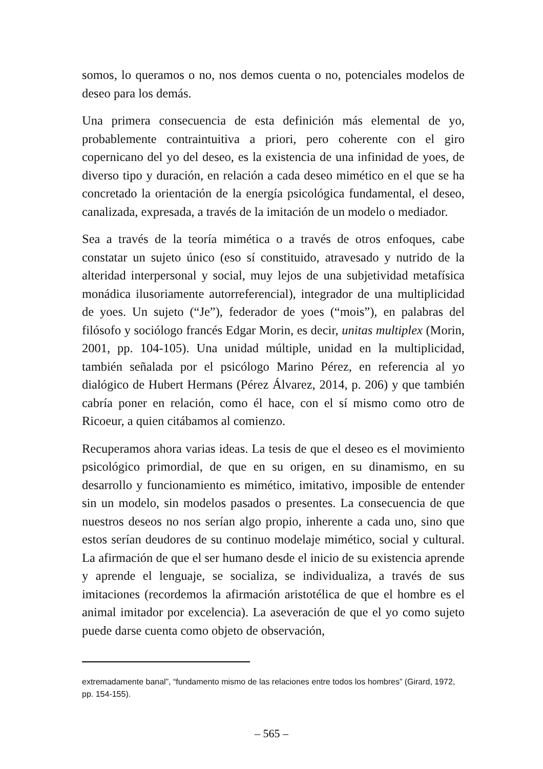somos, lo queramos o no, nos demos cuenta o no, potenciales modelos de deseo para los demás.
Una primera consecuencia de esta definición más elemental de yo, probablemente contraintuitiva a priori, pero coherente con el giro copernicano del yo del deseo, es la existencia de una infinidad de yoes, de diverso tipo y duración, en relación a cada deseo mimético en el que se ha concretado la orientación de la energía psicológica fundamental, el deseo, canalizada, expresada, a través de la imitación de un modelo o mediador.
Sea a través de la teoría mimética o a través de otros enfoques, cabe constatar un sujeto único (eso sí constituido, atravesado y nutrido de la alteridad interpersonal y social, muy lejos de una subjetividad metafísica monádica ilusoriamente autorreferencial), integrador de una multiplicidad de yoes. Un sujeto (“Je”), federador de yoes (“mois”), en palabras del filósofo y sociólogo francés Edgar Morin, es decir, unitas multiplex (Morin, 2001, pp. 104-105). Una unidad múltiple, unidad en la multiplicidad, también señalada por el psicólogo Marino Pérez, en referencia al yo dialógico de Hubert Hermans (Pérez Álvarez, 2014, p. 206) y que también cabría poner en relación, como él hace, con el sí mismo como otro de Ricoeur, a quien citábamos al comienzo.
Recuperamos ahora varias ideas. La tesis de que el deseo es el movimiento psicológico primordial, de que en su origen, en su dinamismo, en su desarrollo y funcionamiento es mimético, imitativo, imposible de entender sin un modelo, sin modelos pasados o presentes. La consecuencia de que nuestros deseos no nos serían algo propio, inherente a cada uno, sino que estos serían deudores de su continuo modelaje mimético, social y cultural. La afirmación de que el ser humano desde el inicio de su existencia aprende y aprende el lenguaje, se socializa, se individualiza, a través de sus imitaciones (recordemos la afirmación aristotélica de que el hombre es el animal imitador por excelencia). La aseveración de que el yo como sujeto puede darse cuenta como objeto de observación,
extremadamente banal”, “fundamento mismo de las relaciones entre todos los hombres” (Girard, 1972, pp. 154-155).
– 565 –